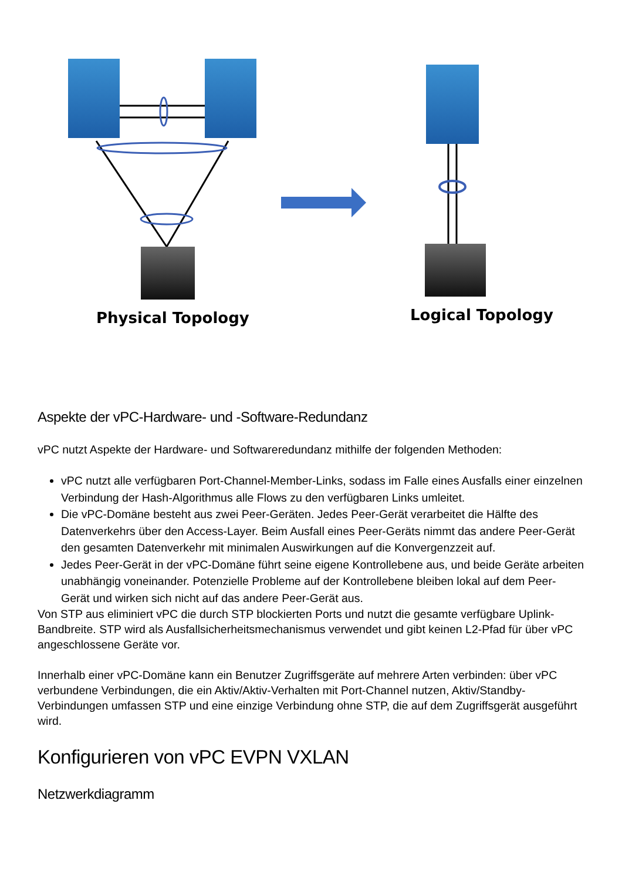Physical Topology
Logical Topology
Aspekte der vPC-Hardware- und -Software-Redundanz
vPC nutzt Aspekte der Hardware- und Softwareredundanz mithilfe der folgenden Methoden:
vPC nutzt alle verfügbaren Port-Channel-Member-Links, sodass im Falle eines Ausfalls einer einzelnen Verbindung der Hash-Algorithmus alle Flows zu den verfügbaren Links umleitet.
Die vPC-Domäne besteht aus zwei Peer-Geräten. Jedes Peer-Gerät verarbeitet die Hälfte des Datenverkehrs über den Access-Layer. Beim Ausfall eines Peer-Geräts nimmt das andere Peer-Gerät den gesamten Datenverkehr mit minimalen Auswirkungen auf die Konvergenzzeit auf.
Jedes Peer-Gerät in der vPC-Domäne führt seine eigene Kontrollebene aus, und beide Geräte arbeiten unabhängig voneinander. Potenzielle Probleme auf der Kontrollebene bleiben lokal auf dem Peer-Gerät und wirken sich nicht auf das andere Peer-Gerät aus.
Von STP aus eliminiert vPC die durch STP blockierten Ports und nutzt die gesamte verfügbare Uplink-Bandbreite. STP wird als Ausfallsicherheitsmechanismus verwendet und gibt keinen L2-Pfad für über vPC angeschlossene Geräte vor.
Innerhalb einer vPC-Domäne kann ein Benutzer Zugriffsgeräte auf mehrere Arten verbinden: über vPC verbundene Verbindungen, die ein Aktiv/Aktiv-Verhalten mit Port-Channel nutzen, Aktiv/Standby-Verbindungen umfassen STP und eine einzige Verbindung ohne STP, die auf dem Zugriffsgerät ausgeführt wird.
Konfigurieren von vPC EVPN VXLAN
Netzwerkdiagramm